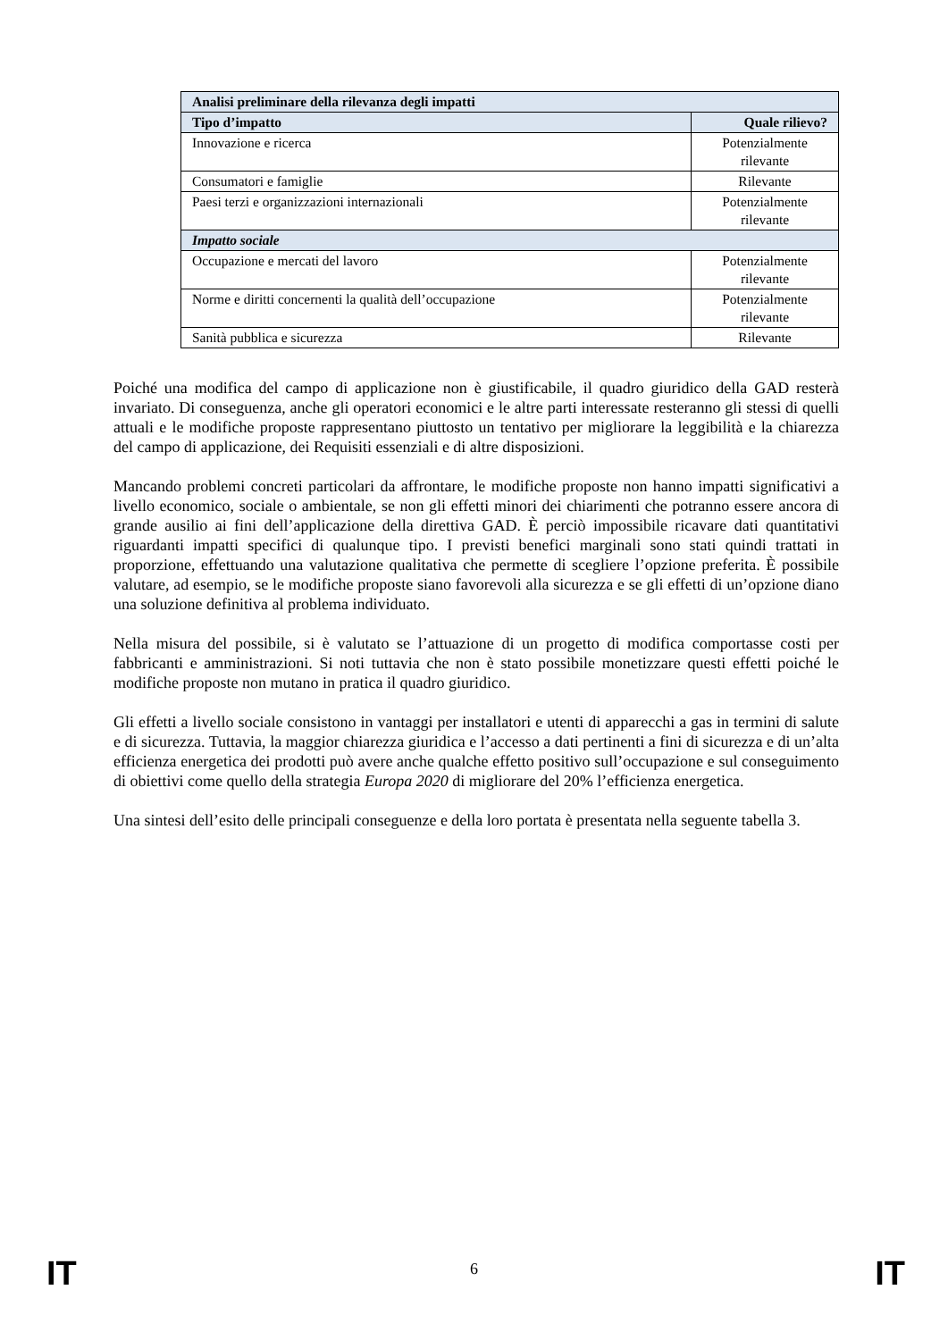| Analisi preliminare della rilevanza degli impatti | |
| --- | --- |
| Tipo d’impatto | Quale rilievo? |
| Innovazione e ricerca | Potenzialmente rilevante |
| Consumatori e famiglie | Rilevante |
| Paesi terzi e organizzazioni internazionali | Potenzialmente rilevante |
| Impatto sociale | |
| Occupazione e mercati del lavoro | Potenzialmente rilevante |
| Norme e diritti concernenti la qualità dell’occupazione | Potenzialmente rilevante |
| Sanità pubblica e sicurezza | Rilevante |
Poiché una modifica del campo di applicazione non è giustificabile, il quadro giuridico della GAD resterà invariato. Di conseguenza, anche gli operatori economici e le altre parti interessate resteranno gli stessi di quelli attuali e le modifiche proposte rappresentano piuttosto un tentativo per migliorare la leggibilità e la chiarezza del campo di applicazione, dei Requisiti essenziali e di altre disposizioni.
Mancando problemi concreti particolari da affrontare, le modifiche proposte non hanno impatti significativi a livello economico, sociale o ambientale, se non gli effetti minori dei chiarimenti che potranno essere ancora di grande ausilio ai fini dell’applicazione della direttiva GAD. È perciò impossibile ricavare dati quantitativi riguardanti impatti specifici di qualunque tipo. I previsti benefici marginali sono stati quindi trattati in proporzione, effettuando una valutazione qualitativa che permette di scegliere l’opzione preferita. È possibile valutare, ad esempio, se le modifiche proposte siano favorevoli alla sicurezza e se gli effetti di un’opzione diano una soluzione definitiva al problema individuato.
Nella misura del possibile, si è valutato se l’attuazione di un progetto di modifica comportasse costi per fabbricanti e amministrazioni. Si noti tuttavia che non è stato possibile monetizzare questi effetti poiché le modifiche proposte non mutano in pratica il quadro giuridico.
Gli effetti a livello sociale consistono in vantaggi per installatori e utenti di apparecchi a gas in termini di salute e di sicurezza. Tuttavia, la maggior chiarezza giuridica e l’accesso a dati pertinenti a fini di sicurezza e di un’alta efficienza energetica dei prodotti può avere anche qualche effetto positivo sull’occupazione e sul conseguimento di obiettivi come quello della strategia Europa 2020 di migliorare del 20% l’efficienza energetica.
Una sintesi dell’esito delle principali conseguenze e della loro portata è presentata nella seguente tabella 3.
IT
6 IT